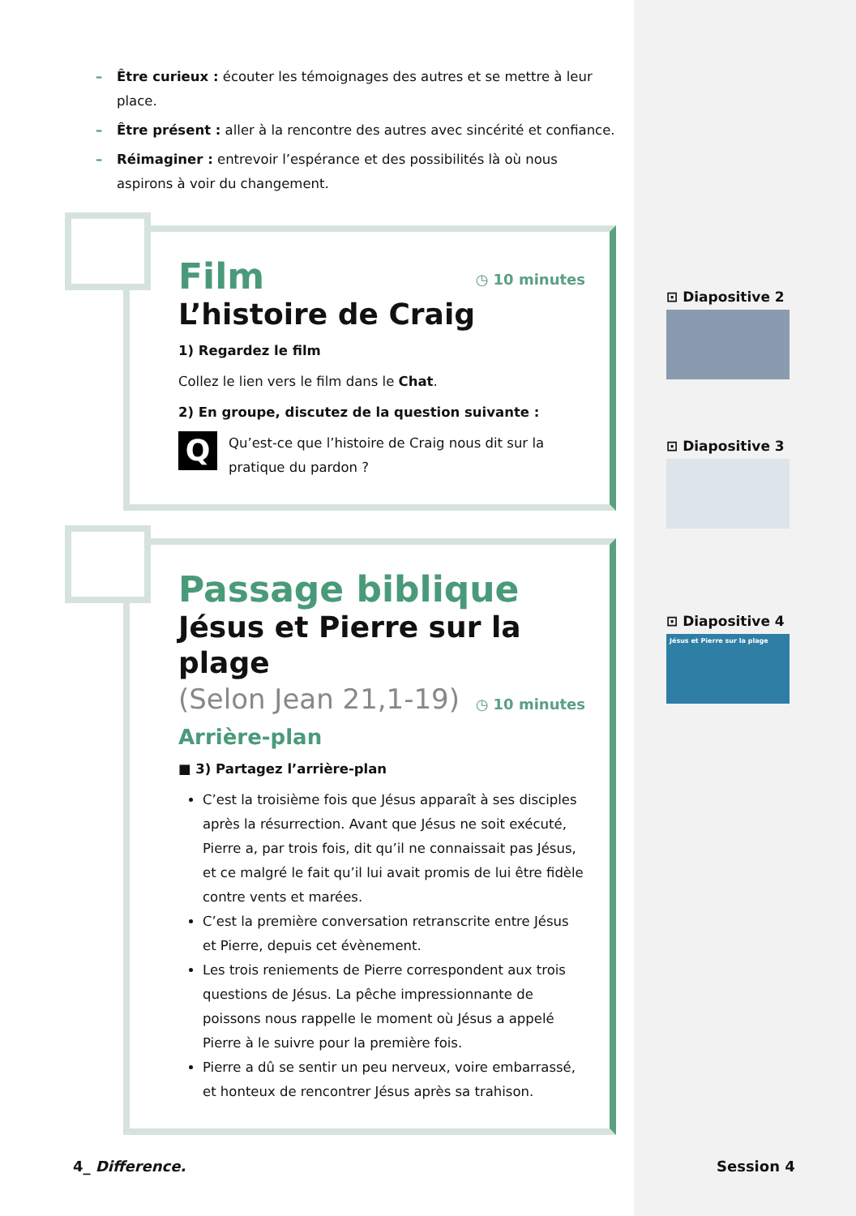– Être curieux : écouter les témoignages des autres et se mettre à leur place.
– Être présent : aller à la rencontre des autres avec sincérité et confiance.
– Réimaginer : entrevoir l’espérance et des possibilités là où nous aspirons à voir du changement.
◷ 10 minutes
Film
L’histoire de Craig
1) Regardez le film
Collez le lien vers le film dans le Chat.
2) En groupe, discutez de la question suivante :
Q Qu’est-ce que l’histoire de Craig nous dit sur la pratique du pardon ?
Passage biblique
Jésus et Pierre sur la plage
◷ 10 minutes
(Selon Jean 21,1-19)
Arrière-plan
■ 3) Partagez l’arrière-plan
C’est la troisième fois que Jésus apparaît à ses disciples après la résurrection. Avant que Jésus ne soit exécuté, Pierre a, par trois fois, dit qu’il ne connaissait pas Jésus, et ce malgré le fait qu’il lui avait promis de lui être fidèle contre vents et marées.
C’est la première conversation retranscrite entre Jésus et Pierre, depuis cet évènement.
Les trois reniements de Pierre correspondent aux trois questions de Jésus. La pêche impressionnante de poissons nous rappelle le moment où Jésus a appelé Pierre à le suivre pour la première fois.
Pierre a dû se sentir un peu nerveux, voire embarrassé, et honteux de rencontrer Jésus après sa trahison.
⊡ Diapositive 2
⊡ Diapositive 3
⊡ Diapositive 4
Jésus et Pierre sur la plage
4_ Difference. Session 4